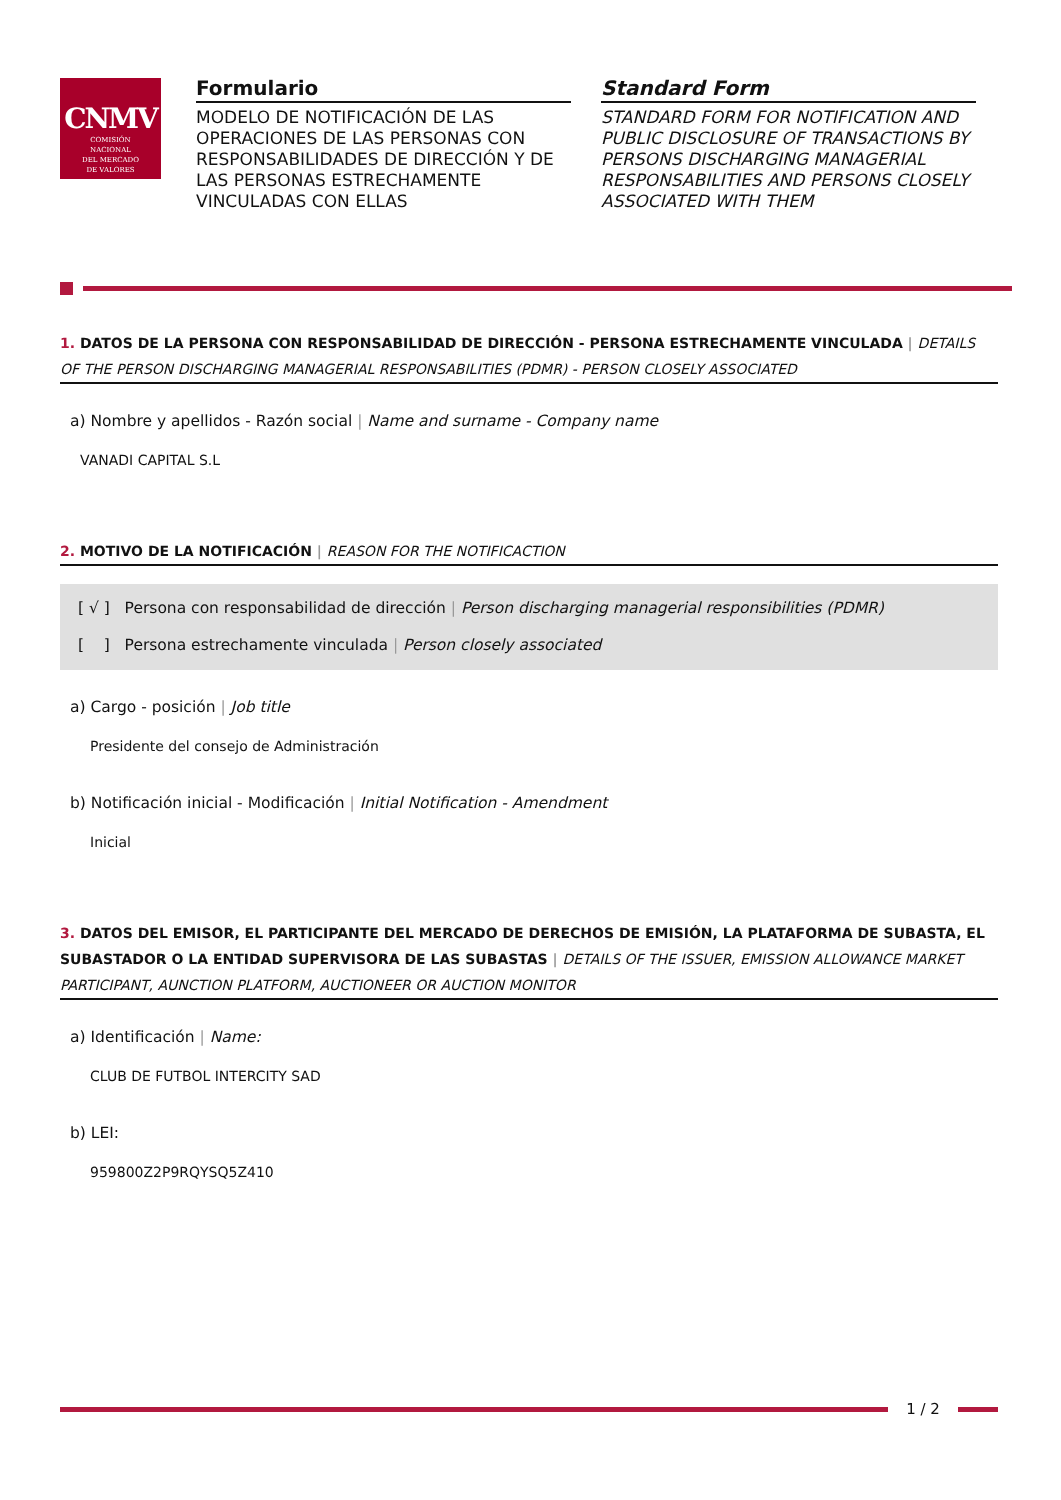CNMV
COMISIÓN
NACIONAL
DEL MERCADO
DE VALORES
Formulario
MODELO DE NOTIFICACIÓN DE LAS OPERACIONES DE LAS PERSONAS CON RESPONSABILIDADES DE DIRECCIÓN Y DE LAS PERSONAS ESTRECHAMENTE VINCULADAS CON ELLAS
Standard Form
STANDARD FORM FOR NOTIFICATION AND PUBLIC DISCLOSURE OF TRANSACTIONS BY PERSONS DISCHARGING MANAGERIAL RESPONSABILITIES AND PERSONS CLOSELY ASSOCIATED WITH THEM
1. DATOS DE LA PERSONA CON RESPONSABILIDAD DE DIRECCIÓN - PERSONA ESTRECHAMENTE VINCULADA | DETAILS OF THE PERSON DISCHARGING MANAGERIAL RESPONSABILITIES (PDMR) - PERSON CLOSELY ASSOCIATED
a) Nombre y apellidos - Razón social | Name and surname - Company name
VANADI CAPITAL S.L
2. MOTIVO DE LA NOTIFICACIÓN | REASON FOR THE NOTIFICACTION
[ √ ] Persona con responsabilidad de dirección | Person discharging managerial responsibilities (PDMR)
[ ] Persona estrechamente vinculada | Person closely associated
a) Cargo - posición | Job title
Presidente del consejo de Administración
b) Notificación inicial - Modificación | Initial Notification - Amendment
Inicial
3. DATOS DEL EMISOR, EL PARTICIPANTE DEL MERCADO DE DERECHOS DE EMISIÓN, LA PLATAFORMA DE SUBASTA, EL SUBASTADOR O LA ENTIDAD SUPERVISORA DE LAS SUBASTAS | DETAILS OF THE ISSUER, EMISSION ALLOWANCE MARKET PARTICIPANT, AUNCTION PLATFORM, AUCTIONEER OR AUCTION MONITOR
a) Identificación | Name:
CLUB DE FUTBOL INTERCITY SAD
b) LEI:
959800Z2P9RQYSQ5Z410
1 / 2